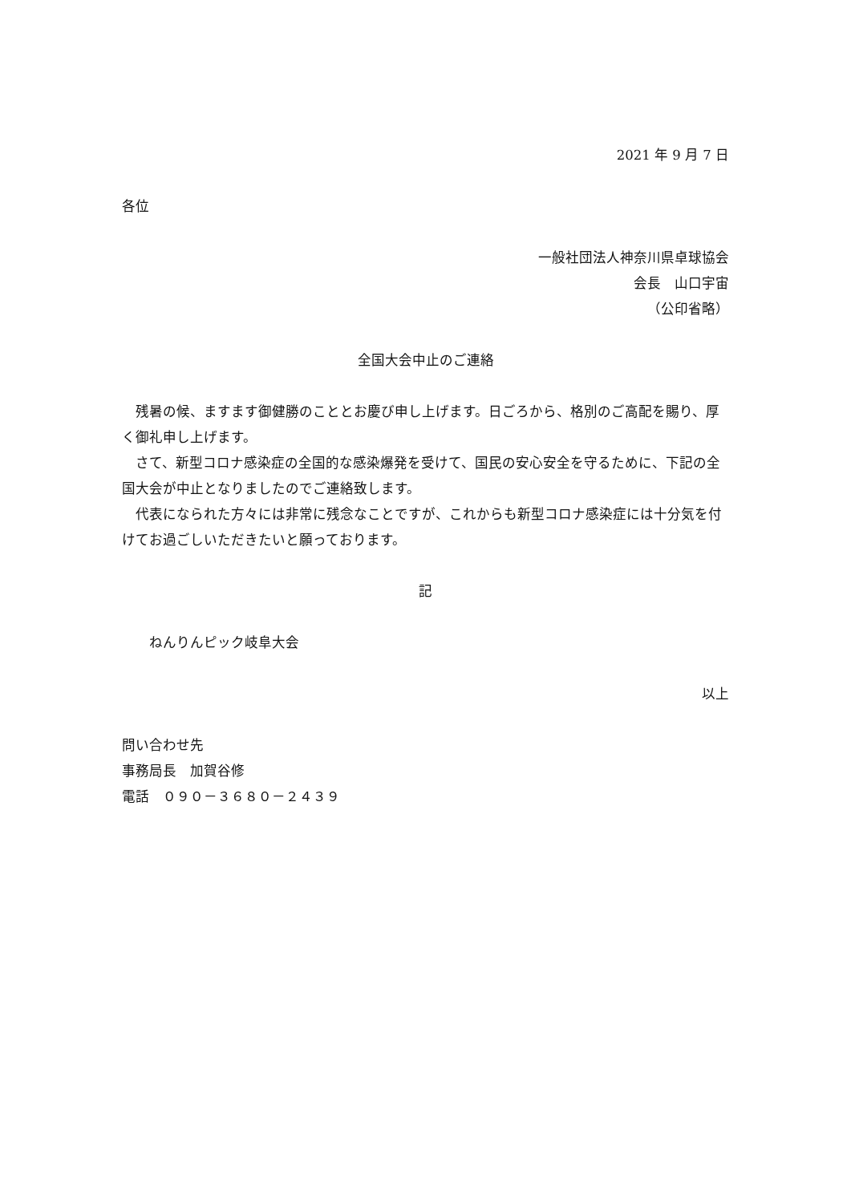2021 年 9 月 7 日
各位
一般社団法人神奈川県卓球協会
会長　山口宇宙
（公印省略）
全国大会中止のご連絡
　残暑の候、ますます御健勝のこととお慶び申し上げます。日ごろから、格別のご高配を賜り、厚く御礼申し上げます。
　さて、新型コロナ感染症の全国的な感染爆発を受けて、国民の安心安全を守るために、下記の全国大会が中止となりましたのでご連絡致します。
　代表になられた方々には非常に残念なことですが、これからも新型コロナ感染症には十分気を付けてお過ごしいただきたいと願っております。
記
　　ねんりんピック岐阜大会
以上
問い合わせ先
事務局長　加賀谷修
電話　０９０－３６８０－２４３９